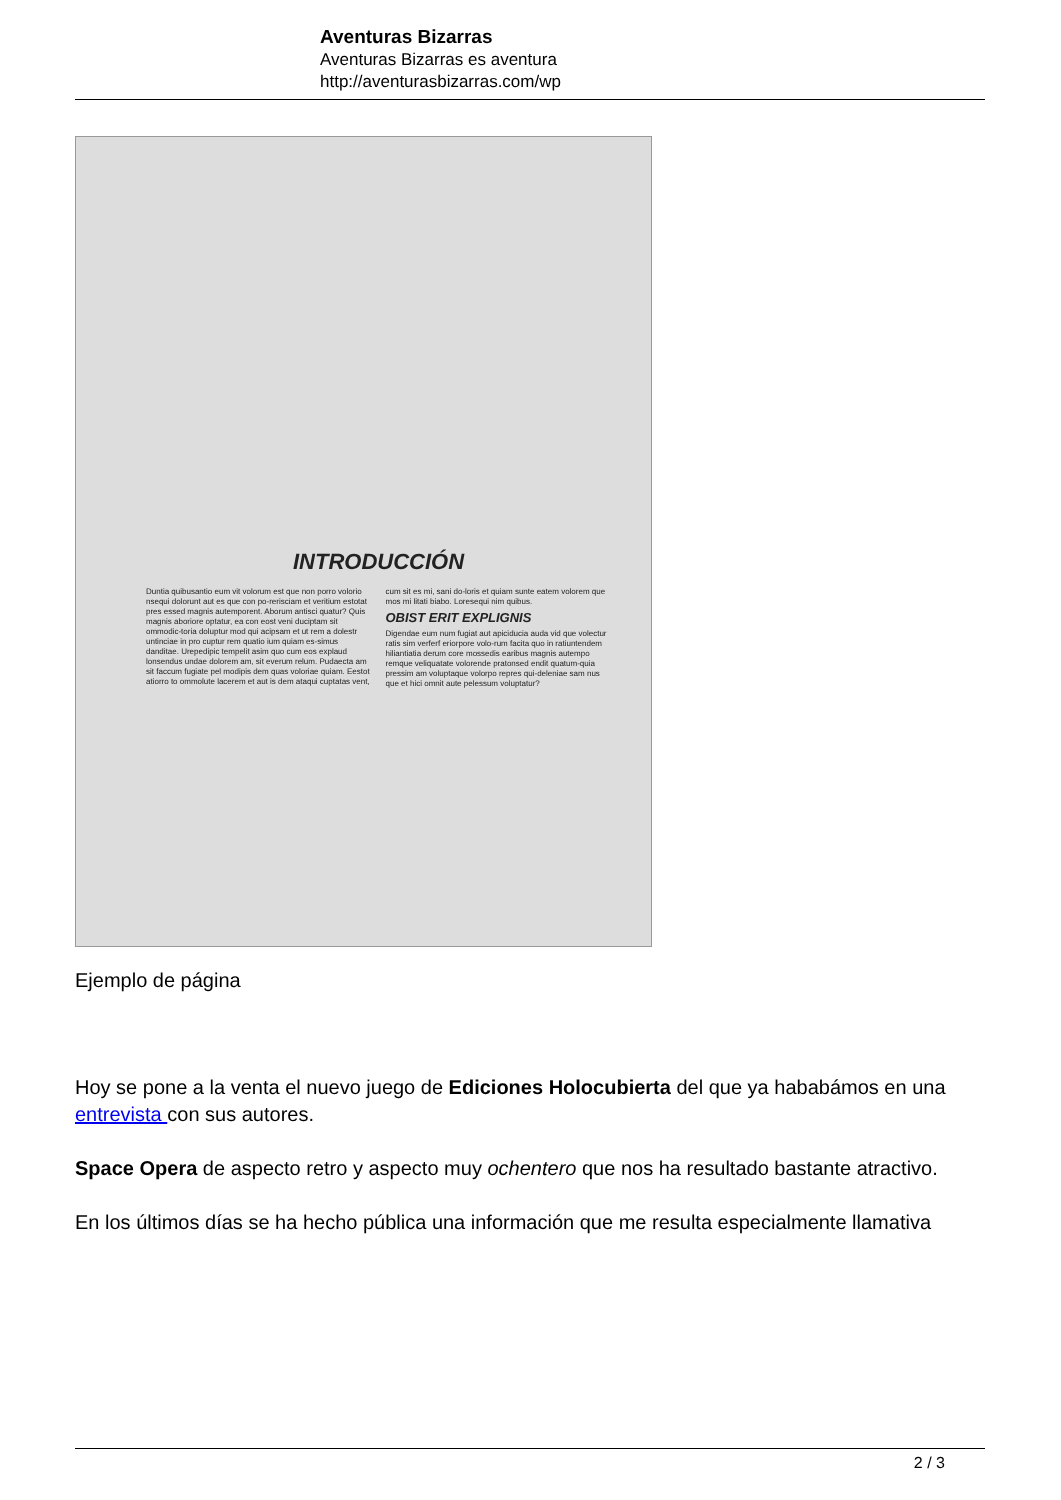Aventuras Bizarras
Aventuras Bizarras es aventura
http://aventurasbizarras.com/wp
INTRODUCCIÓN
Duntia quibusantio eum vit volorum est que non porro volorio nsequi dolorunt aut es que con po-rerisciam et veritium estotat pres essed magnis autemporent. Aborum antisci quatur? Quis magnis aboriore optatur, ea con eost veni duciptam sit ommodic-toria doluptur mod qui acipsam et ut rem a dolestr untinciae in pro cuptur rem quatio ium quiam es-simus danditae. Urepedipic tempelit asim quo cum eos explaud lonsendus undae dolorem am, sit everum relum. Pudaecta am sit faccum fugiate pel modipis dem quas voloriae quiam. Eestot atiorro to ommolute lacerem et aut is dem ataqui cuptatas vent, cum sit es mi, sani do-loris et quiam sunte eatem volorem que mos mi litati biabo. Loresequi nim quibus.
OBIST ERIT EXPLIGNIS
Digendae eum num fugiat aut apiciducia auda vid que volectur ratis sim verferf eriorpore volo-rum facita quo in ratiuntendem hiliantiatia derum core mossedis earibus magnis autempo remque veliquatate volorende pratonsed endit quatum-quia pressim am voluptaque volorpo repres qui-deleniae sam nus que et hici omnit aute pelessum voluptatur?
Ejemplo de página
Hoy se pone a la venta el nuevo juego de Ediciones Holocubierta del que ya hababámos en una entrevista con sus autores.
Space Opera de aspecto retro y aspecto muy ochentero que nos ha resultado bastante atractivo.
En los últimos días se ha hecho pública una información que me resulta especialmente llamativa
2 / 3